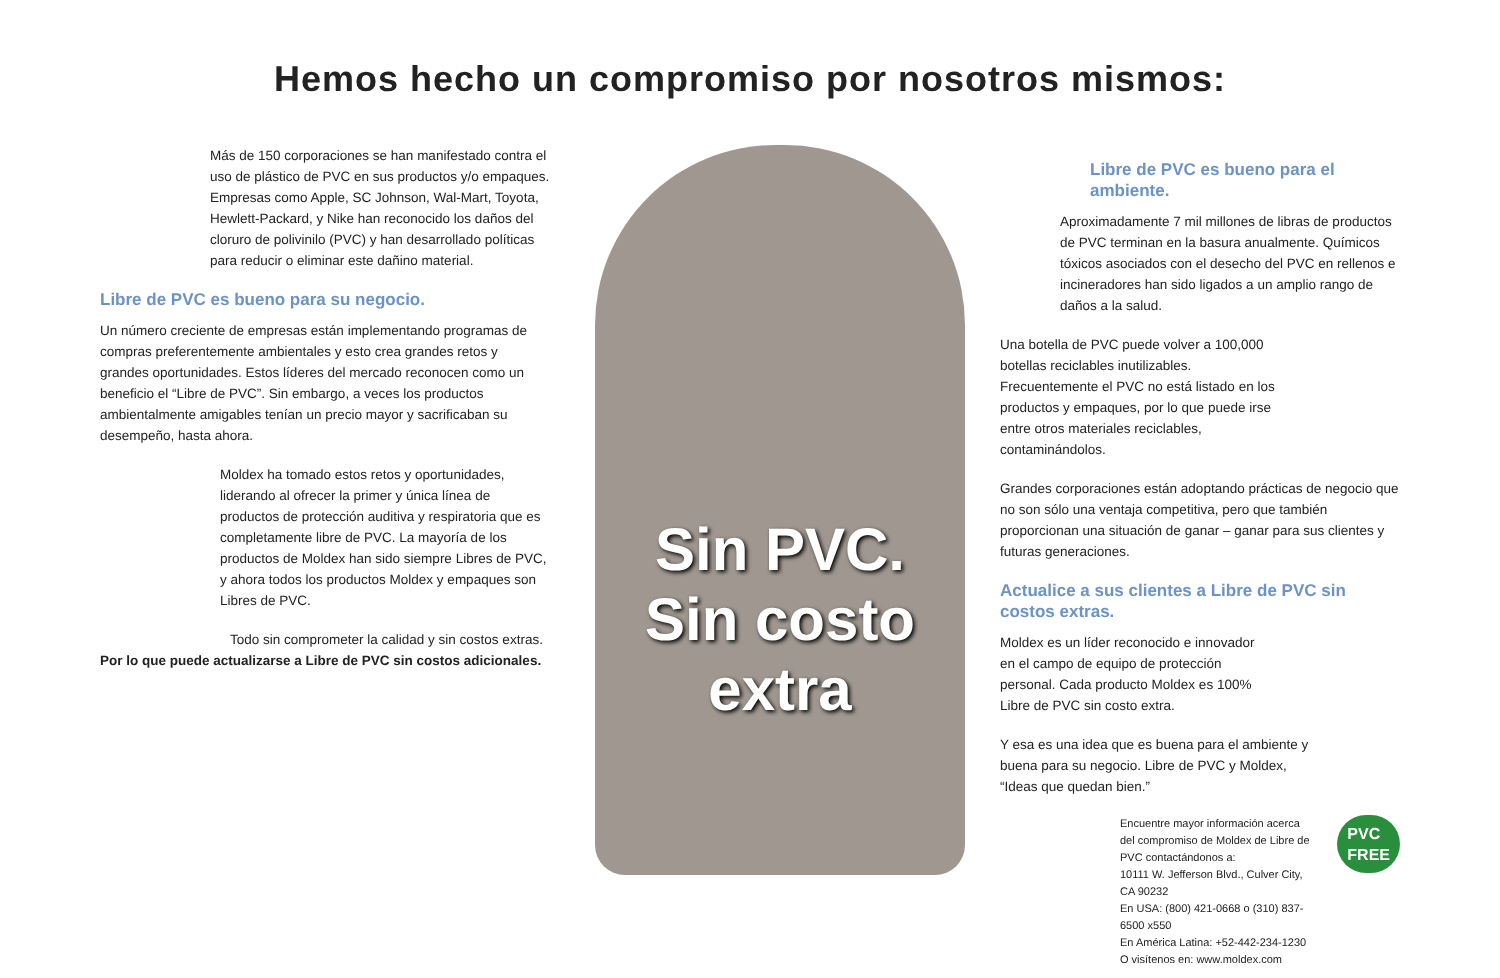Hemos hecho un compromiso por nosotros mismos:
Más de 150 corporaciones se han manifestado contra el uso de plástico de PVC en sus productos y/o empaques. Empresas como Apple, SC Johnson, Wal-Mart, Toyota, Hewlett-Packard, y Nike han reconocido los daños del cloruro de polivinilo (PVC) y han desarrollado políticas para reducir o eliminar este dañino material.
Libre de PVC es bueno para su negocio.
Un número creciente de empresas están implementando programas de compras preferentemente ambientales y esto crea grandes retos y grandes oportunidades. Estos líderes del mercado reconocen como un beneficio el “Libre de PVC”. Sin embargo, a veces los productos ambientalmente amigables tenían un precio mayor y sacrificaban su desempeño, hasta ahora.
Moldex ha tomado estos retos y oportunidades, liderando al ofrecer la primer y única línea de productos de protección auditiva y respiratoria que es completamente libre de PVC. La mayoría de los productos de Moldex han sido siempre Libres de PVC, y ahora todos los productos Moldex y empaques son Libres de PVC.
Todo sin comprometer la calidad y sin costos extras.
Por lo que puede actualizarse a Libre de PVC sin costos adicionales.
Sin PVC.
Sin costo
extra
Libre de PVC es bueno para el ambiente.
Aproximadamente 7 mil millones de libras de productos de PVC terminan en la basura anualmente. Químicos tóxicos asociados con el desecho del PVC en rellenos e incineradores han sido ligados a un amplio rango de daños a la salud.
Una botella de PVC puede volver a 100,000 botellas reciclables inutilizables. Frecuentemente el PVC no está listado en los productos y empaques, por lo que puede irse entre otros materiales reciclables, contaminándolos.
Grandes corporaciones están adoptando prácticas de negocio que no son sólo una ventaja competitiva, pero que también proporcionan una situación de ganar – ganar para sus clientes y futuras generaciones.
Actualice a sus clientes a Libre de PVC sin costos extras.
Moldex es un líder reconocido e innovador en el campo de equipo de protección personal. Cada producto Moldex es 100% Libre de PVC sin costo extra.
Y esa es una idea que es buena para el ambiente y buena para su negocio. Libre de PVC y Moldex, “Ideas que quedan bien.”
Encuentre mayor información acerca del compromiso de Moldex de Libre de PVC contactándonos a:
10111 W. Jefferson Blvd., Culver City, CA 90232
En USA: (800) 421-0668 o (310) 837-6500 x550
En América Latina: +52-442-234-1230
O visítenos en: www.moldex.com
PVC FREE